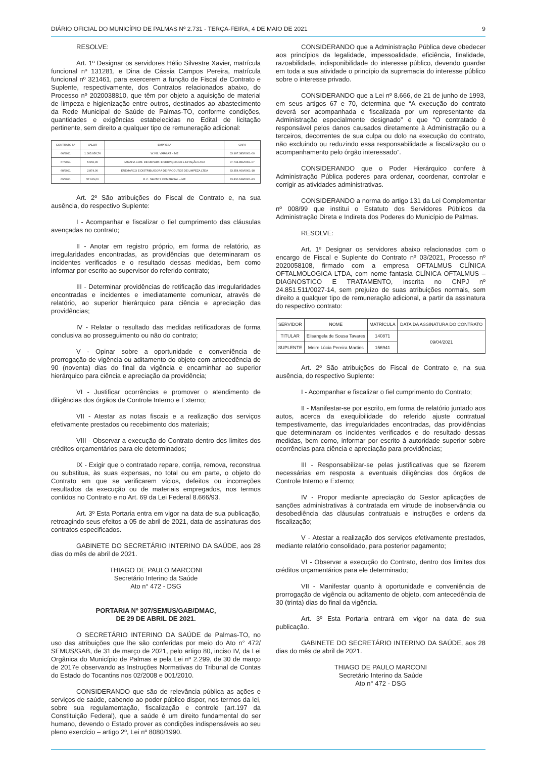DIÁRIO OFICIAL DO MUNICÍPIO DE PALMAS Nº 2.731 - TERÇA-FEIRA, 4 DE MAIO DE 2021 9
RESOLVE:
Art. 1º Designar os servidores Hélio Silvestre Xavier, matrícula funcional nº 131281, e Dina de Cássia Campos Pereira, matrícula funcional nº 321461, para exercerem a função de Fiscal de Contrato e Suplente, respectivamente, dos Contratos relacionados abaixo, do Processo nº 2020038810, que têm por objeto a aquisição de material de limpeza e higienização entre outros, destinados ao abastecimento da Rede Municipal de Saúde de Palmas-TO, conforme condições, quantidades e exigências estabelecidas no Edital de licitação pertinente, sem direito a qualquer tipo de remuneração adicional:
| CONTRATO Nº | VALOR | EMPRESA | CNPJ |
| --- | --- | --- | --- |
| 66/2021 | 1.005.956,76 | W.V.B. VARGAS – ME | 03.997.385/0001-00 |
| 67/2021 | 5.960,00 | FAMAHA COM. DE DEPART. E SERVIÇOS DE LICITAÇÃO LTDA | 07.734.851/0001-07 |
| 68/2021 | 2.874,00 | EREMARCO E DISTRIBUIDORA DE PRODUTOS DE LIMPEZA LTDA | 33.354.609/0001-18 |
| 69/2021 | 57.929,00 | F. C. SANTOS COMERCIAL – ME | 33.830.168/0001-83 |
Art. 2º São atribuições do Fiscal de Contrato e, na sua ausência, do respectivo Suplente:
I - Acompanhar e fiscalizar o fiel cumprimento das cláusulas avençadas no contrato;
II - Anotar em registro próprio, em forma de relatório, as irregularidades encontradas, as providências que determinaram os incidentes verificados e o resultado dessas medidas, bem como informar por escrito ao supervisor do referido contrato;
III - Determinar providências de retificação das irregularidades encontradas e incidentes e imediatamente comunicar, através de relatório, ao superior hierárquico para ciência e apreciação das providências;
IV - Relatar o resultado das medidas retificadoras de forma conclusiva ao prosseguimento ou não do contrato;
V - Opinar sobre a oportunidade e conveniência de prorrogação de vigência ou aditamento do objeto com antecedência de 90 (noventa) dias do final da vigência e encaminhar ao superior hierárquico para ciência e apreciação da providência;
VI - Justificar ocorrências e promover o atendimento de diligências dos órgãos de Controle Interno e Externo;
VII - Atestar as notas fiscais e a realização dos serviços efetivamente prestados ou recebimento dos materiais;
VIII - Observar a execução do Contrato dentro dos limites dos créditos orçamentários para ele determinados;
IX - Exigir que o contratado repare, corrija, remova, reconstrua ou substitua, às suas expensas, no total ou em parte, o objeto do Contrato em que se verificarem vícios, defeitos ou incorreções resultados da execução ou de materiais empregados, nos termos contidos no Contrato e no Art. 69 da Lei Federal 8.666/93.
Art. 3º Esta Portaria entra em vigor na data de sua publicação, retroagindo seus efeitos a 05 de abril de 2021, data de assinaturas dos contratos especificados.
GABINETE DO SECRETÁRIO INTERINO DA SAÚDE, aos 28 dias do mês de abril de 2021.
THIAGO DE PAULO MARCONI
Secretário Interino da Saúde
Ato n° 472 - DSG
PORTARIA Nº 307/SEMUS/GAB/DMAC,
DE 29 DE ABRIL DE 2021.
O SECRETÁRIO INTERINO DA SAÚDE de Palmas-TO, no uso das atribuições que lhe são conferidas por meio do Ato n° 472/ SEMUS/GAB, de 31 de março de 2021, pelo artigo 80, inciso IV, da Lei Orgânica do Município de Palmas e pela Lei nº 2.299, de 30 de março de 2017e observando as Instruções Normativas do Tribunal de Contas do Estado do Tocantins nos 02/2008 e 001/2010.
CONSIDERANDO que são de relevância pública as ações e serviços de saúde, cabendo ao poder público dispor, nos termos da lei, sobre sua regulamentação, fiscalização e controle (art.197 da Constituição Federal), que a saúde é um direito fundamental do ser humano, devendo o Estado prover as condições indispensáveis ao seu pleno exercício – artigo 2º, Lei nº 8080/1990.
CONSIDERANDO que a Administração Pública deve obedecer aos princípios da legalidade, impessoalidade, eficiência, finalidade, razoabilidade, indisponibilidade do interesse público, devendo guardar em toda a sua atividade o princípio da supremacia do interesse público sobre o interesse privado.
CONSIDERANDO que a Lei nº 8.666, de 21 de junho de 1993, em seus artigos 67 e 70, determina que “A execução do contrato deverá ser acompanhada e fiscalizada por um representante da Administração especialmente designado” e que “O contratado é responsável pelos danos causados diretamente à Administração ou a terceiros, decorrentes de sua culpa ou dolo na execução do contrato, não excluindo ou reduzindo essa responsabilidade a fiscalização ou o acompanhamento pelo órgão interessado”.
CONSIDERANDO que o Poder Hierárquico confere à Administração Pública poderes para ordenar, coordenar, controlar e corrigir as atividades administrativas.
CONSIDERANDO a norma do artigo 131 da Lei Complementar nº 008/99 que institui o Estatuto dos Servidores Públicos da Administração Direta e Indireta dos Poderes do Município de Palmas.
RESOLVE:
Art. 1º Designar os servidores abaixo relacionados com o encargo de Fiscal e Suplente do Contrato nº 03/2021, Processo nº 2020058108, firmado com a empresa OFTALMUS CLÍNICA OFTALMOLOGICA LTDA, com nome fantasia CLÍNICA OFTALMUS – DIAGNOSTICO E TRATAMENTO, inscrita no CNPJ nº 24.851.511/0027-14, sem prejuízo de suas atribuições normais, sem direito a qualquer tipo de remuneração adicional, a partir da assinatura do respectivo contrato:
| SERVIDOR | NOME | MATRÍCULA | DATA DA ASSINATURA DO CONTRATO |
| --- | --- | --- | --- |
| TITULAR | Elisangela de Sousa Tavares | 140871 | 09/04/2021 |
| SUPLENTE | Meire Lúcia Pereira Martins | 156941 | |
Art. 2º São atribuições do Fiscal de Contrato e, na sua ausência, do respectivo Suplente:
I - Acompanhar e fiscalizar o fiel cumprimento do Contrato;
II - Manifestar-se por escrito, em forma de relatório juntado aos autos, acerca da exequibilidade do referido ajuste contratual tempestivamente, das irregularidades encontradas, das providências que determinaram os incidentes verificados e do resultado dessas medidas, bem como, informar por escrito à autoridade superior sobre ocorrências para ciência e apreciação para providências;
III - Responsabilizar-se pelas justificativas que se fizerem necessárias em resposta a eventuais diligências dos órgãos de Controle Interno e Externo;
IV - Propor mediante apreciação do Gestor aplicações de sanções administrativas à contratada em virtude de inobservância ou desobediência das cláusulas contratuais e instruções e ordens da fiscalização;
V - Atestar a realização dos serviços efetivamente prestados, mediante relatório consolidado, para posterior pagamento;
VI - Observar a execução do Contrato, dentro dos limites dos créditos orçamentários para ele determinado;
VII - Manifestar quanto à oportunidade e conveniência de prorrogação de vigência ou aditamento de objeto, com antecedência de 30 (trinta) dias do final da vigência.
Art. 3º Esta Portaria entrará em vigor na data de sua publicação.
GABINETE DO SECRETÁRIO INTERINO DA SAÚDE, aos 28 dias do mês de abril de 2021.
THIAGO DE PAULO MARCONI
Secretário Interino da Saúde
Ato n° 472 - DSG